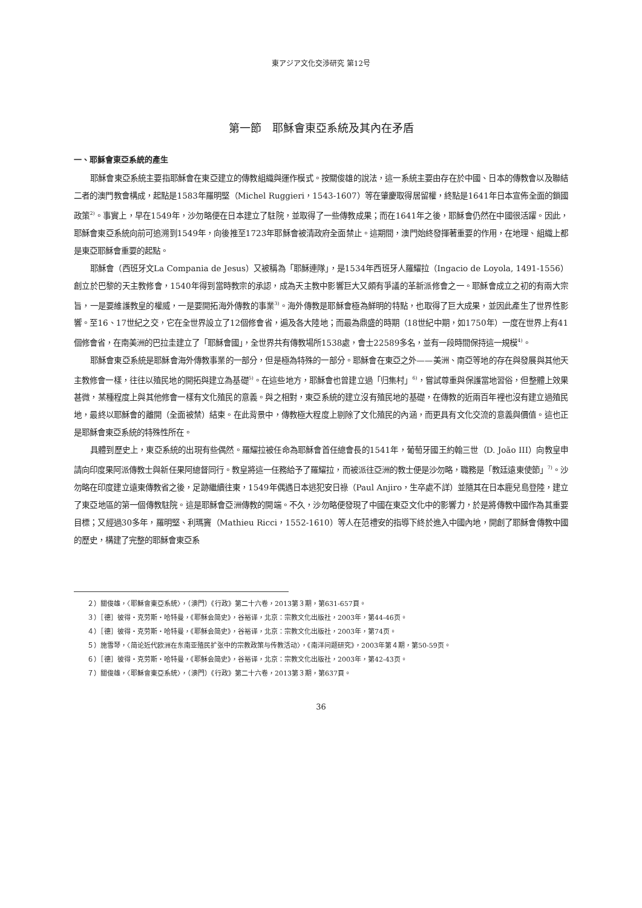東アジア文化交渉研究 第12号
第一節　耶穌會東亞系統及其內在矛盾
一、耶穌會東亞系統的產生
耶穌會東亞系統主要指耶穌會在東亞建立的傳教組織與運作模式。按關俊雄的說法，這一系統主要由存在於中國、日本的傳教會以及聯結二者的澳門教會構成，起點是1583年羅明堅（Michel Ruggieri，1543-1607）等在肇慶取得居留權，終點是1641年日本宣佈全面的鎖國政策<sup>2)</sup>。事實上，早在1549年，沙勿略便在日本建立了駐院，並取得了一些傳教成果；而在1641年之後，耶穌會仍然在中國很活躍。因此，耶穌會東亞系統向前可追溯到1549年，向後推至1723年耶穌會被清政府全面禁止。這期間，澳門始終發揮著重要的作用，在地理、組織上都是東亞耶穌會重要的起點。
耶穌會（西班牙文La Compania de Jesus）又被稱為「耶穌連隊」，是1534年西班牙人羅耀拉（Ingacio de Loyola, 1491-1556）創立於巴黎的天主教修會，1540年得到當時教宗的承認，成為天主教中影響巨大又頗有爭議的革新派修會之一。耶穌會成立之初的有兩大宗旨，一是要維護教皇的權威，一是要開拓海外傳教的事業<sup>3)</sup>。海外傳教是耶穌會極為鮮明的特點，也取得了巨大成果，並因此產生了世界性影響。至16、17世紀之交，它在全世界設立了12個修會省，遍及各大陸地；而最為鼎盛的時期（18世紀中期，如1750年）一度在世界上有41個修會省，在南美洲的巴拉圭建立了「耶穌會國」，全世界共有傳教場所1538處，會士22589多名，並有一段時間保持這一規模<sup>4)</sup>。
耶穌會東亞系統是耶穌會海外傳教事業的一部分，但是極為特殊的一部分。耶穌會在東亞之外——美洲、南亞等地的存在與發展與其他天主教修會一樣，往往以殖民地的開拓與建立為基礎<sup>5)</sup>。在這些地方，耶穌會也曾建立過「归集村」<sup>6)</sup>，嘗試尊重與保護當地習俗，但整體上效果甚微，某種程度上與其他修會一樣有文化殖民的意義。與之相對，東亞系統的建立沒有殖民地的基礎，在傳教的近兩百年裡也沒有建立過殖民地，最終以耶穌會的離開（全面被禁）結束。在此背景中，傳教極大程度上剔除了文化殖民的內涵，而更具有文化交流的意義與價值。這也正是耶穌會東亞系統的特殊性所在。
具體到歷史上，東亞系統的出現有些偶然。羅耀拉被任命為耶穌會首任總會長的1541年，葡萄牙國王約翰三世（D. João III）向教皇申請向印度果阿派傳教士與新任果阿總督同行。教皇將這一任務給予了羅耀拉，而被派往亞洲的教士便是沙勿略，職務是「教廷遠東使節」<sup>7)</sup>。沙勿略在印度建立遠東傳教省之後，足跡繼續往東，1549年偶遇日本逃犯安日祿（Paul Anjiro，生卒處不詳）並隨其在日本鹿兒島登陸，建立了東亞地區的第一個傳教駐院。這是耶穌會亞洲傳教的開端。不久，沙勿略便發現了中國在東亞文化中的影響力，於是將傳教中國作為其重要目標；又經過30多年，羅明堅、利瑪竇（Mathieu Ricci，1552-1610）等人在范禮安的指導下終於進入中國內地，開創了耶穌會傳教中國的歷史，構建了完整的耶穌會東亞系
２）關俊雄，〈耶穌會東亞系統〉，（澳門）《行政》第二十六卷，2013第３期，第631-657頁。
３）［德］彼得・克劳斯・哈特曼，《耶稣会简史》，谷裕译，北京：宗教文化出版社，2003年，第44-46页。
４）［德］彼得・克劳斯・哈特曼，《耶稣会简史》，谷裕译，北京：宗教文化出版社，2003年，第74页。
５）施雪琴，〈简论近代欧洲在东南亚殖民扩张中的宗教政策与传教活动〉，《南洋问题研究》，2003年第４期，第50-59页。
６）［德］彼得・克劳斯・哈特曼，《耶稣会简史》，谷裕译，北京：宗教文化出版社，2003年，第42-43页。
７）關俊雄，〈耶穌會東亞系統〉，（澳門）《行政》第二十六卷，2013第３期，第637頁。
36